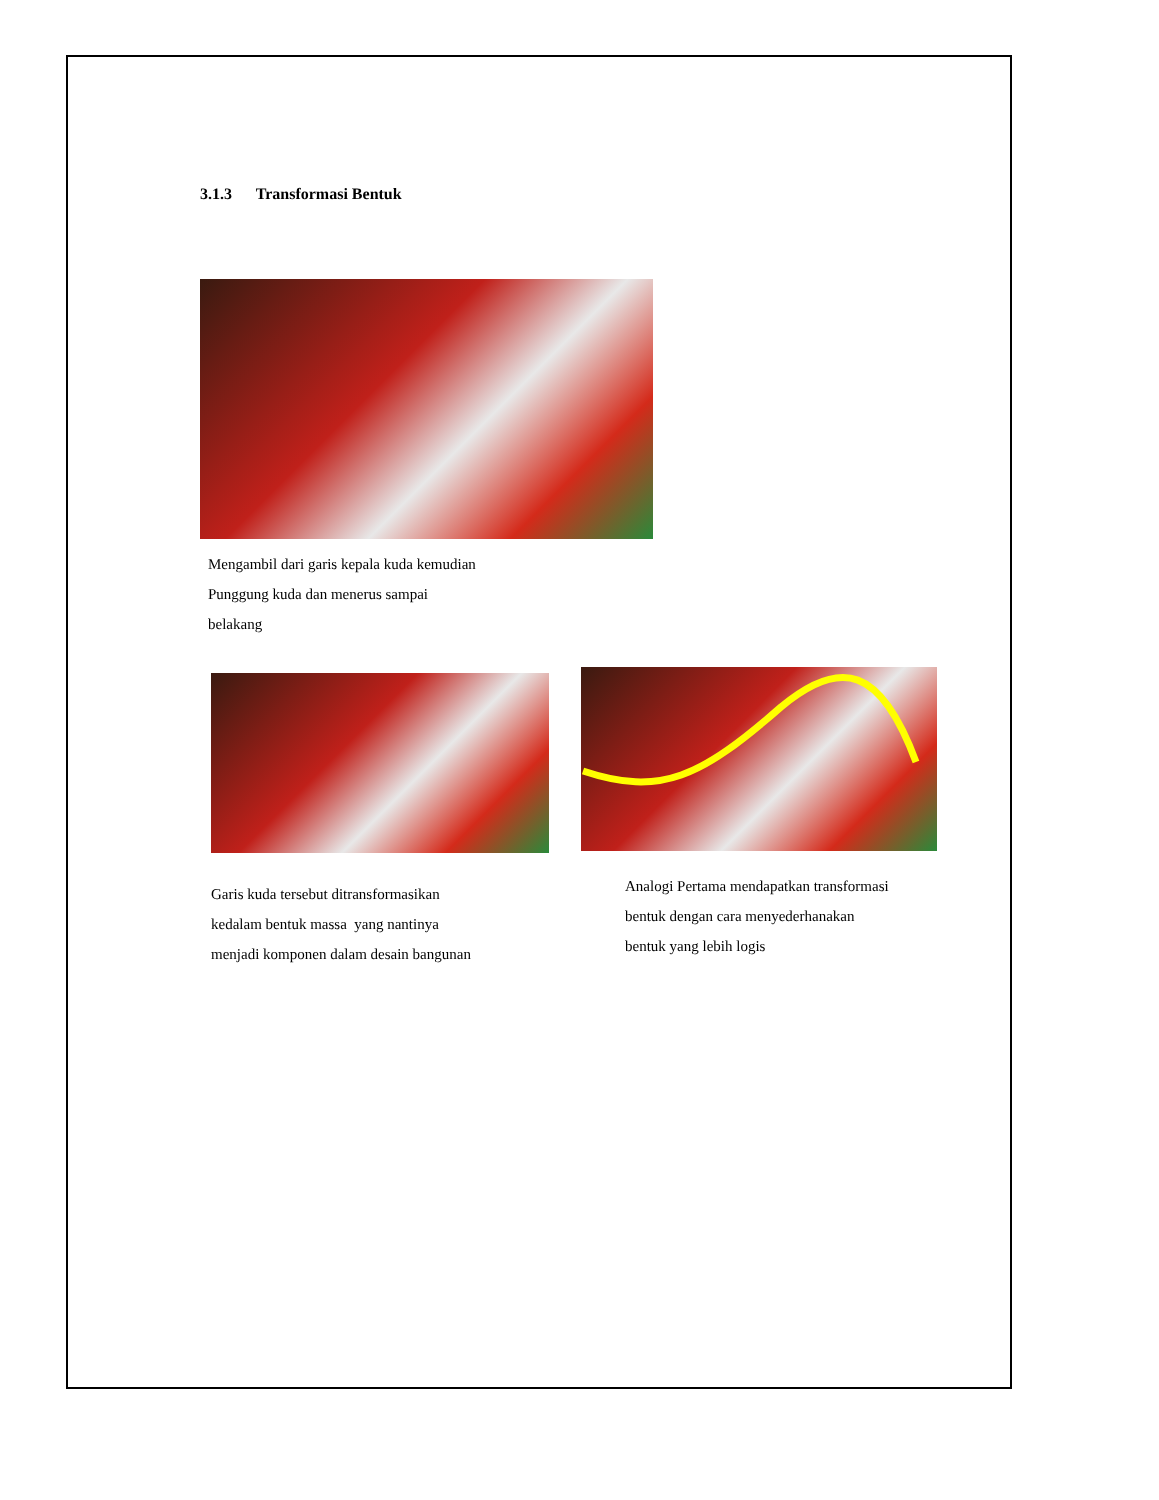3.1.3 Transformasi Bentuk
Mengambil dari garis kepala kuda kemudian
Punggung kuda dan menerus sampai
belakang
Garis kuda tersebut ditransformasikan
kedalam bentuk massa yang nantinya
menjadi komponen dalam desain bangunan
Analogi Pertama mendapatkan transformasi
bentuk dengan cara menyederhanakan
bentuk yang lebih logis